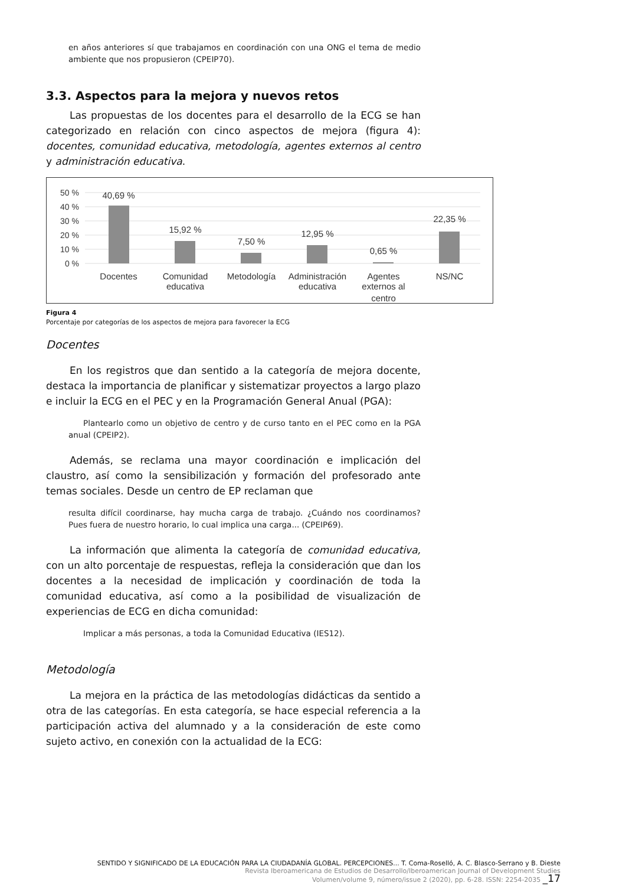en años anteriores sí que trabajamos en coordinación con una ONG el tema de medio ambiente que nos propusieron (CPEIP70).
3.3. Aspectos para la mejora y nuevos retos
Las propuestas de los docentes para el desarrollo de la ECG se han categorizado en relación con cinco aspectos de mejora (figura 4): docentes, comunidad educativa, metodología, agentes externos al centro y administración educativa.
50 %
40 %
30 %
20 %
10 %
0 %
40,69 %
15,92 %
7,50 %
12,95 %
0,65 %
22,35 %
Docentes
Comunidad
educativa
Metodología
Administración
educativa
Agentes
externos al
centro
NS/NC
Figura 4
Porcentaje por categorías de los aspectos de mejora para favorecer la ECG
Docentes
En los registros que dan sentido a la categoría de mejora docente, destaca la importancia de planificar y sistematizar proyectos a largo plazo e incluir la ECG en el PEC y en la Programación General Anual (PGA):
Plantearlo como un objetivo de centro y de curso tanto en el PEC como en la PGA anual (CPEIP2).
Además, se reclama una mayor coordinación e implicación del claustro, así como la sensibilización y formación del profesorado ante temas sociales. Desde un centro de EP reclaman que
resulta difícil coordinarse, hay mucha carga de trabajo. ¿Cuándo nos coordinamos? Pues fuera de nuestro horario, lo cual implica una carga... (CPEIP69).
La información que alimenta la categoría de comunidad educativa, con un alto porcentaje de respuestas, refleja la consideración que dan los docentes a la necesidad de implicación y coordinación de toda la comunidad educativa, así como a la posibilidad de visualización de experiencias de ECG en dicha comunidad:
Implicar a más personas, a toda la Comunidad Educativa (IES12).
Metodología
La mejora en la práctica de las metodologías didácticas da sentido a otra de las categorías. En esta categoría, se hace especial referencia a la participación activa del alumnado y a la consideración de este como sujeto activo, en conexión con la actualidad de la ECG:
SENTIDO Y SIGNIFICADO DE LA EDUCACIÓN PARA LA CIUDADANÍA GLOBAL. PERCEPCIONES... T. Coma-Roselló, A. C. Blasco-Serrano y B. Dieste
Revista Iberoamericana de Estudios de Desarrollo/Iberoamerican Journal of Development Studies
Volumen/volume 9, número/issue 2 (2020), pp. 6-28. ISSN: 2254-2035 _17